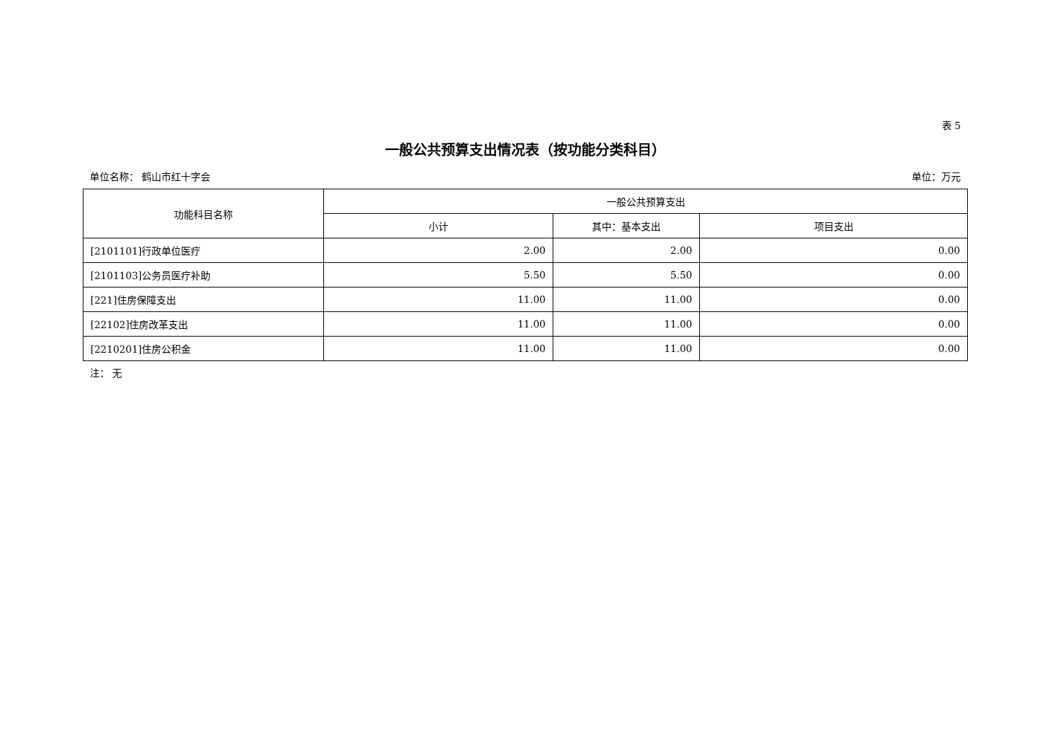表 5
一般公共预算支出情况表（按功能分类科目）
单位名称： 鹤山市红十字会 单位：万元
| 功能科目名称 | 一般公共预算支出 | | |
| --- | --- | --- | --- |
| | 小计 | 其中：基本支出 | 项目支出 |
| [2101101]行政单位医疗 | 2.00 | 2.00 | 0.00 |
| [2101103]公务员医疗补助 | 5.50 | 5.50 | 0.00 |
| [221]住房保障支出 | 11.00 | 11.00 | 0.00 |
| [22102]住房改革支出 | 11.00 | 11.00 | 0.00 |
| [2210201]住房公积金 | 11.00 | 11.00 | 0.00 |
注： 无